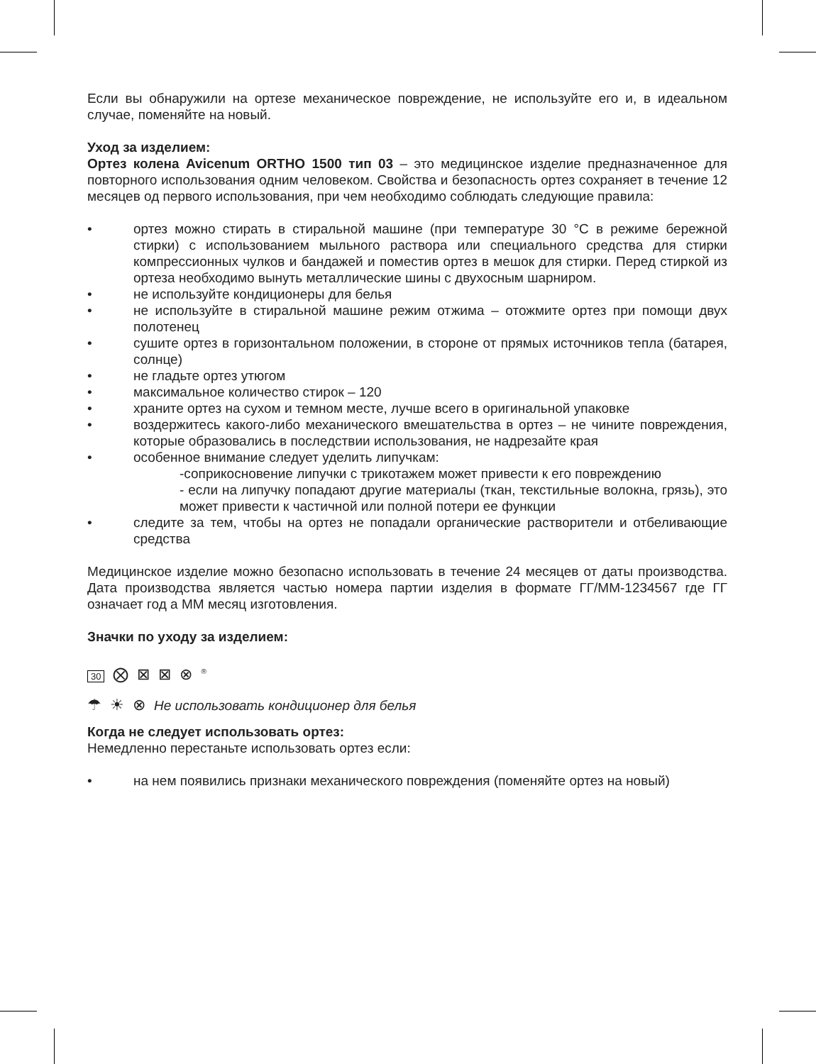Если вы обнаружили на ортезе механическое повреждение, не используйте его и, в идеальном случае, поменяйте на новый.
Уход за изделием:
Ортез колена Avicenum ORTHO 1500 тип 03 – это медицинское изделие предназначенное для повторного использования одним человеком. Свойства и безопасность ортез сохраняет в течение 12 месяцев од первого использования, при чем необходимо соблюдать следующие правила:
• ортез можно стирать в стиральной машине (при температуре 30 °C в режиме бережной стирки) с использованием мыльного раствора или специального средства для стирки компрессионных чулков и бандажей и поместив ортез в мешок для стирки. Перед стиркой из ортеза необходимо вынуть металлические шины с двухосным шарниром.
• не используйте кондиционеры для белья
• не используйте в стиральной машине режим отжима – отожмите ортез при помощи двух полотенец
• сушите ортез в горизонтальном положении, в стороне от прямых источников тепла (батарея, солнце)
• не гладьте ортез утюгом
• максимальное количество стирок – 120
• храните ортез на сухом и темном месте, лучше всего в оригинальной упаковке
• воздержитесь какого-либо механического вмешательства в ортез – не чините повреждения, которые образовались в последствии использования, не надрезайте края
• особенное внимание следует уделить липучкам:
-соприкосновение липучки с трикотажем может привести к его повреждению
- если на липучку попадают другие материалы (ткан, текстильные волокна, грязь), это может привести к частичной или полной потери ее функции
• следите за тем, чтобы на ортез не попадали органические растворители и отбеливающие средства
Медицинское изделие можно безопасно использовать в течение 24 месяцев от даты производства. Дата производства является частью номера партии изделия в формате ГГ/ММ-1234567 где ГГ означает год а ММ месяц изготовления.
Значки по уходу за изделием:
30 ⨂ ⊠ ⊠ ⊗<sup>®</sup>
☂ ☀ ⊗ Не использовать кондиционер для белья
Когда не следует использовать ортез:
Немедленно перестаньте использовать ортез если:
• на нем появились признаки механического повреждения (поменяйте ортез на новый)